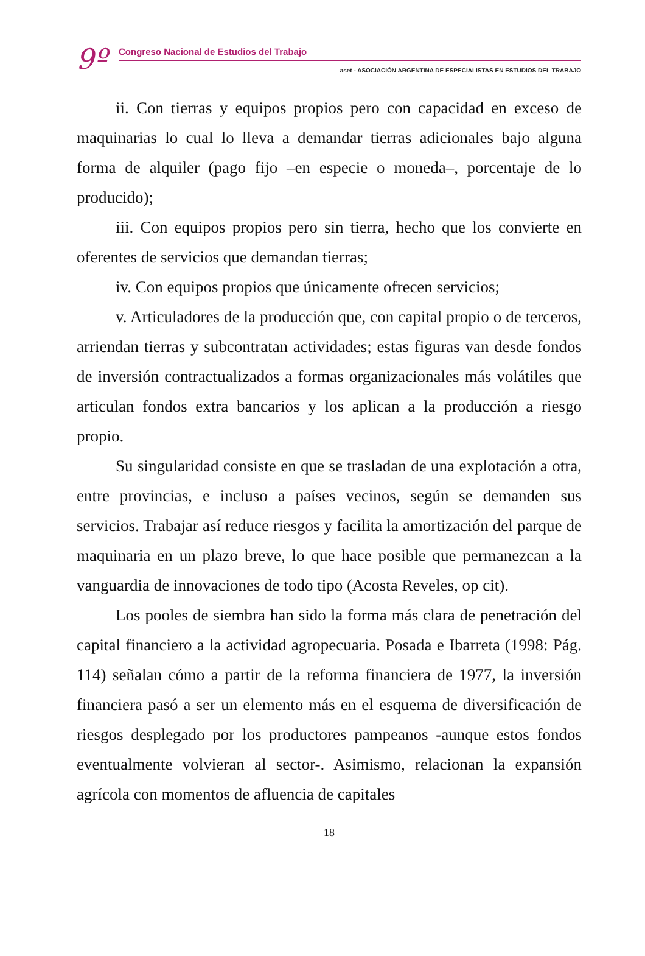9º Congreso Nacional de Estudios del Trabajo
aset - ASOCIACIÓN ARGENTINA DE ESPECIALISTAS EN ESTUDIOS DEL TRABAJO
ii. Con tierras y equipos propios pero con capacidad en exceso de maquinarias lo cual lo lleva a demandar tierras adicionales bajo alguna forma de alquiler (pago fijo –en especie o moneda–, porcentaje de lo producido);
iii. Con equipos propios pero sin tierra, hecho que los convierte en oferentes de servicios que demandan tierras;
iv. Con equipos propios que únicamente ofrecen servicios;
v. Articuladores de la producción que, con capital propio o de terceros, arriendan tierras y subcontratan actividades; estas figuras van desde fondos de inversión contractualizados a formas organizacionales más volátiles que articulan fondos extra bancarios y los aplican a la producción a riesgo propio.
Su singularidad consiste en que se trasladan de una explotación a otra, entre provincias, e incluso a países vecinos, según se demanden sus servicios. Trabajar así reduce riesgos y facilita la amortización del parque de maquinaria en un plazo breve, lo que hace posible que permanezcan a la vanguardia de innovaciones de todo tipo (Acosta Reveles, op cit).
Los pooles de siembra han sido la forma más clara de penetración del capital financiero a la actividad agropecuaria. Posada e Ibarreta (1998: Pág. 114) señalan cómo a partir de la reforma financiera de 1977, la inversión financiera pasó a ser un elemento más en el esquema de diversificación de riesgos desplegado por los productores pampeanos -aunque estos fondos eventualmente volvieran al sector-. Asimismo, relacionan la expansión agrícola con momentos de afluencia de capitales
18